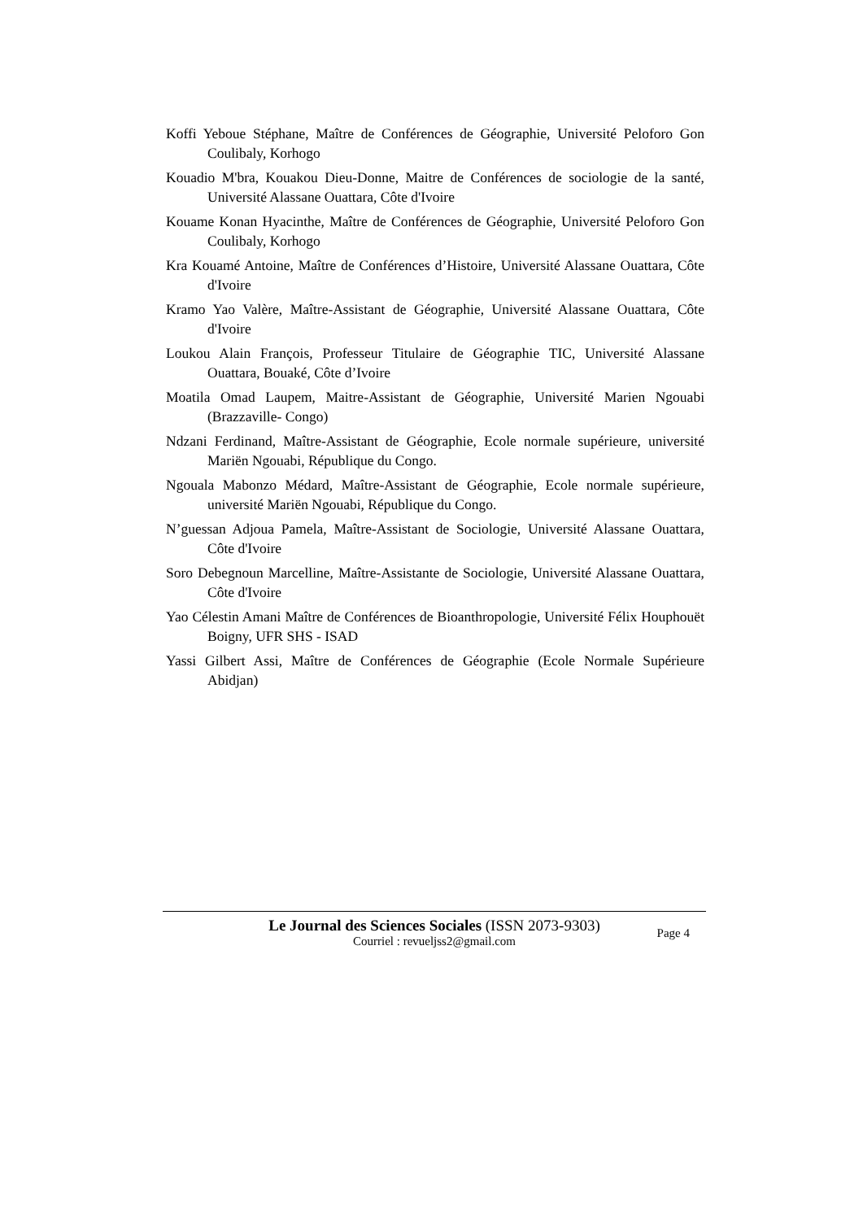Koffi Yeboue Stéphane, Maître de Conférences de Géographie, Université Peloforo Gon Coulibaly, Korhogo
Kouadio M'bra, Kouakou Dieu-Donne, Maitre de Conférences de sociologie de la santé, Université Alassane Ouattara, Côte d'Ivoire
Kouame Konan Hyacinthe, Maître de Conférences de Géographie, Université Peloforo Gon Coulibaly, Korhogo
Kra Kouamé Antoine, Maître de Conférences d’Histoire, Université Alassane Ouattara, Côte d'Ivoire
Kramo Yao Valère, Maître-Assistant de Géographie, Université Alassane Ouattara, Côte d'Ivoire
Loukou Alain François, Professeur Titulaire de Géographie TIC, Université Alassane Ouattara, Bouaké, Côte d’Ivoire
Moatila Omad Laupem, Maitre-Assistant de Géographie, Université Marien Ngouabi (Brazzaville- Congo)
Ndzani Ferdinand, Maître-Assistant de Géographie, Ecole normale supérieure, université Mariën Ngouabi, République du Congo.
Ngouala Mabonzo Médard, Maître-Assistant de Géographie, Ecole normale supérieure, université Mariën Ngouabi, République du Congo.
N’guessan Adjoua Pamela, Maître-Assistant de Sociologie, Université Alassane Ouattara, Côte d'Ivoire
Soro Debegnoun Marcelline, Maître-Assistante de Sociologie, Université Alassane Ouattara, Côte d'Ivoire
Yao Célestin Amani Maître de Conférences de Bioanthropologie, Université Félix Houphouët Boigny, UFR SHS - ISAD
Yassi Gilbert Assi, Maître de Conférences de Géographie (Ecole Normale Supérieure Abidjan)
Le Journal des Sciences Sociales (ISSN 2073-9303)
Courriel : revueljss2@gmail.com
Page 4